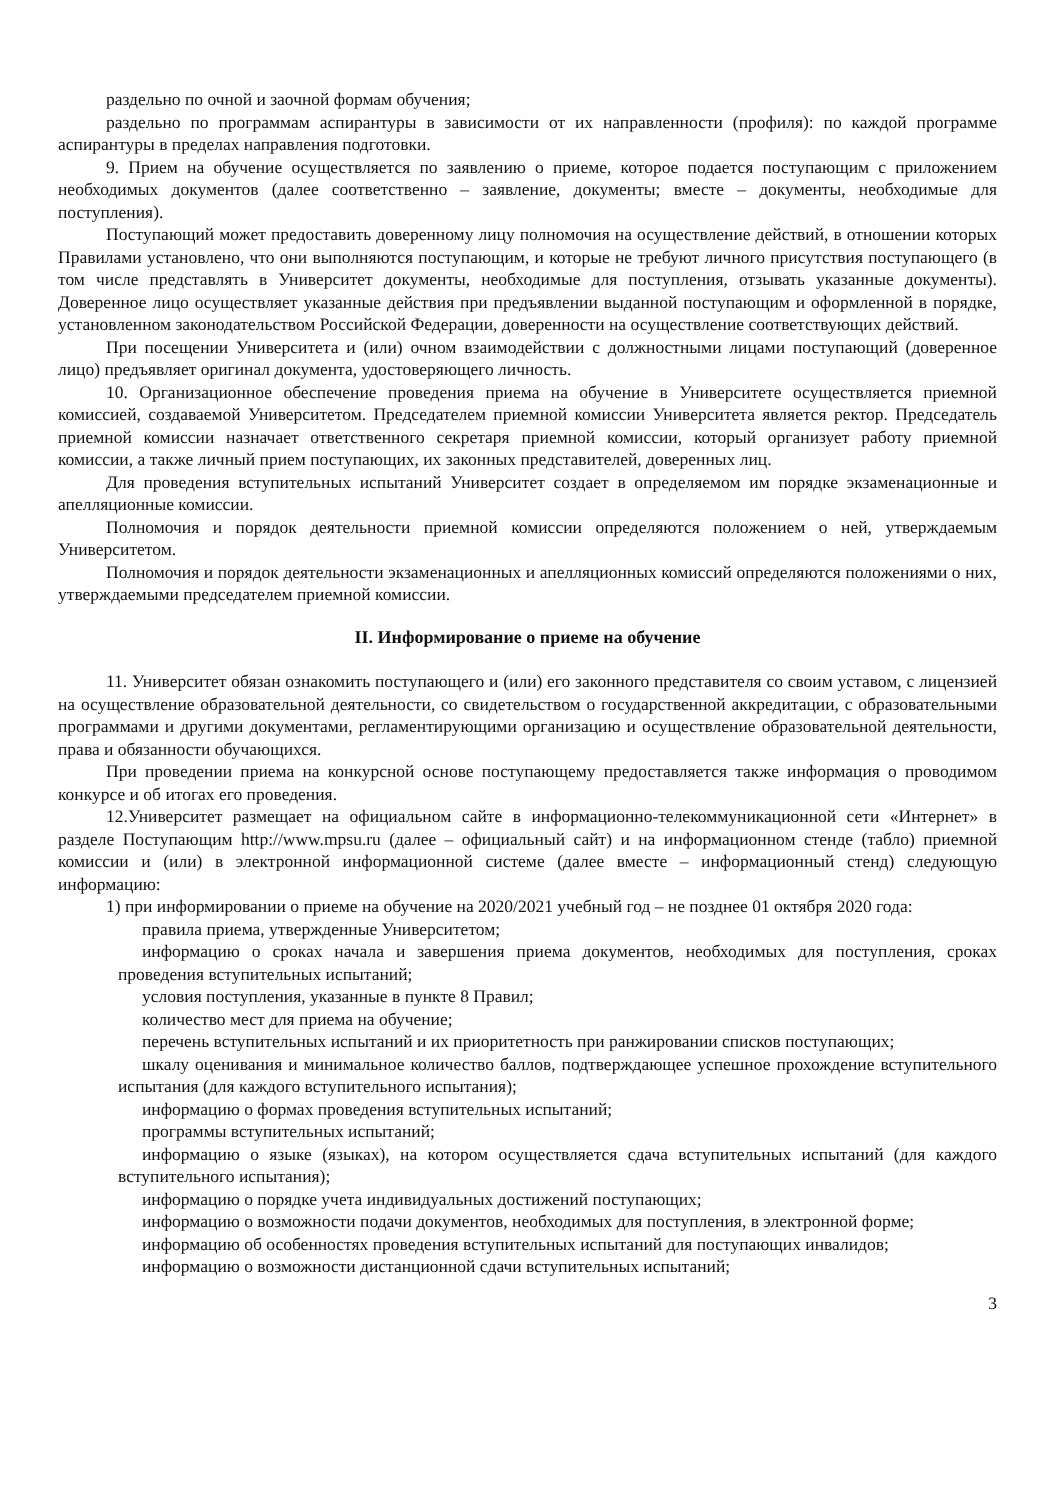раздельно по очной и заочной формам обучения;
раздельно по программам аспирантуры в зависимости от их направленности (профиля): по каждой программе аспирантуры в пределах направления подготовки.
9. Прием на обучение осуществляется по заявлению о приеме, которое подается поступающим с приложением необходимых документов (далее соответственно – заявление, документы; вместе – документы, необходимые для поступления).
Поступающий может предоставить доверенному лицу полномочия на осуществление действий, в отношении которых Правилами установлено, что они выполняются поступающим, и которые не требуют личного присутствия поступающего (в том числе представлять в Университет документы, необходимые для поступления, отзывать указанные документы). Доверенное лицо осуществляет указанные действия при предъявлении выданной поступающим и оформленной в порядке, установленном законодательством Российской Федерации, доверенности на осуществление соответствующих действий.
При посещении Университета и (или) очном взаимодействии с должностными лицами поступающий (доверенное лицо) предъявляет оригинал документа, удостоверяющего личность.
10. Организационное обеспечение проведения приема на обучение в Университете осуществляется приемной комиссией, создаваемой Университетом. Председателем приемной комиссии Университета является ректор. Председатель приемной комиссии назначает ответственного секретаря приемной комиссии, который организует работу приемной комиссии, а также личный прием поступающих, их законных представителей, доверенных лиц.
Для проведения вступительных испытаний Университет создает в определяемом им порядке экзаменационные и апелляционные комиссии.
Полномочия и порядок деятельности приемной комиссии определяются положением о ней, утверждаемым Университетом.
Полномочия и порядок деятельности экзаменационных и апелляционных комиссий определяются положениями о них, утверждаемыми председателем приемной комиссии.
II. Информирование о приеме на обучение
11. Университет обязан ознакомить поступающего и (или) его законного представителя со своим уставом, с лицензией на осуществление образовательной деятельности, со свидетельством о государственной аккредитации, с образовательными программами и другими документами, регламентирующими организацию и осуществление образовательной деятельности, права и обязанности обучающихся.
При проведении приема на конкурсной основе поступающему предоставляется также информация о проводимом конкурсе и об итогах его проведения.
12.Университет размещает на официальном сайте в информационно-телекоммуникационной сети «Интернет» в разделе Поступающим http://www.mpsu.ru (далее – официальный сайт) и на информационном стенде (табло) приемной комиссии и (или) в электронной информационной системе (далее вместе – информационный стенд) следующую информацию:
1) при информировании о приеме на обучение на 2020/2021 учебный год – не позднее 01 октября 2020 года:
правила приема, утвержденные Университетом;
информацию о сроках начала и завершения приема документов, необходимых для поступления, сроках проведения вступительных испытаний;
условия поступления, указанные в пункте 8 Правил;
количество мест для приема на обучение;
перечень вступительных испытаний и их приоритетность при ранжировании списков поступающих;
шкалу оценивания и минимальное количество баллов, подтверждающее успешное прохождение вступительного испытания (для каждого вступительного испытания);
информацию о формах проведения вступительных испытаний;
программы вступительных испытаний;
информацию о языке (языках), на котором осуществляется сдача вступительных испытаний (для каждого вступительного испытания);
информацию о порядке учета индивидуальных достижений поступающих;
информацию о возможности подачи документов, необходимых для поступления, в электронной форме;
информацию об особенностях проведения вступительных испытаний для поступающих инвалидов;
информацию о возможности дистанционной сдачи вступительных испытаний;
3